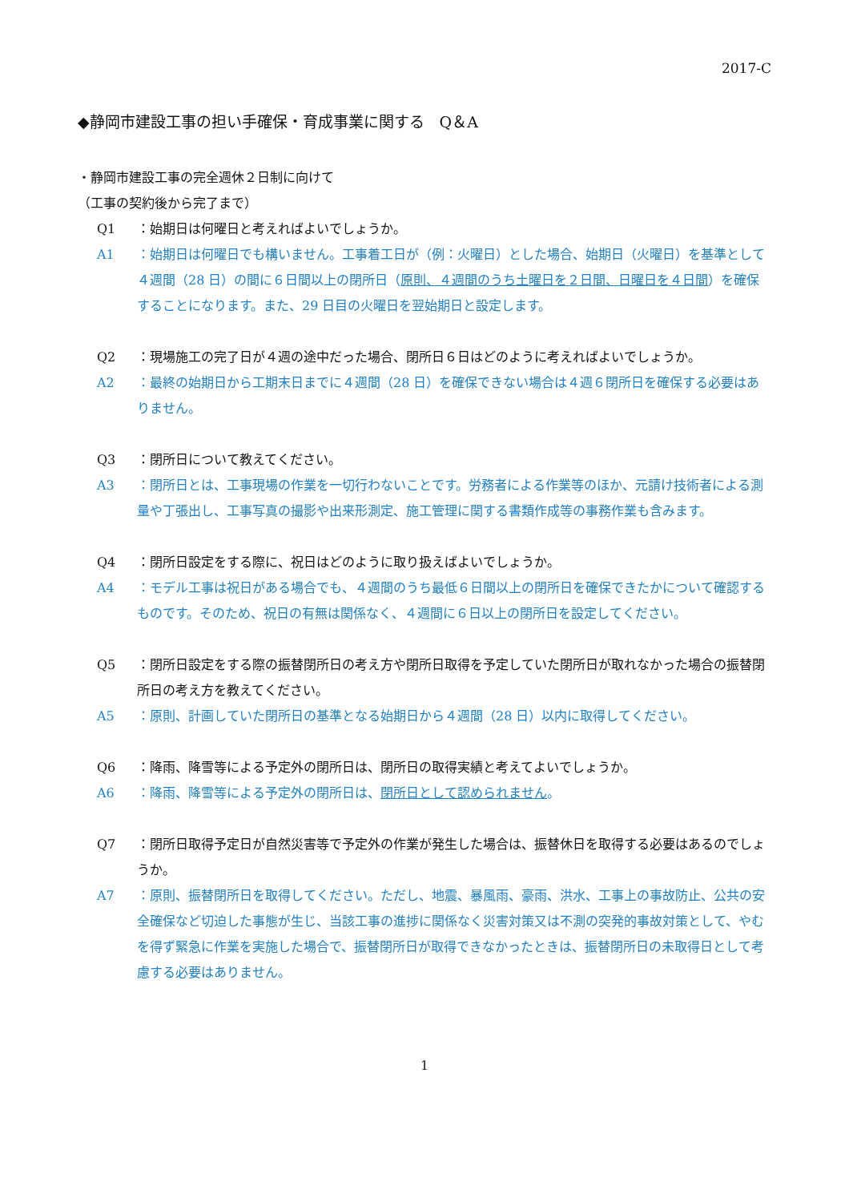2017-C
◆静岡市建設工事の担い手確保・育成事業に関する　Q＆A
・静岡市建設工事の完全週休２日制に向けて
（工事の契約後から完了まで）
Q1 ：始期日は何曜日と考えればよいでしょうか。
A1 ：始期日は何曜日でも構いません。工事着工日が（例：火曜日）とした場合、始期日（火曜日）を基準として４週間（28 日）の間に６日間以上の閉所日（原則、４週間のうち土曜日を２日間、日曜日を４日間）を確保することになります。また、29 日目の火曜日を翌始期日と設定します。
Q2 ：現場施工の完了日が４週の途中だった場合、閉所日６日はどのように考えればよいでしょうか。
A2 ：最終の始期日から工期末日までに４週間（28 日）を確保できない場合は４週６閉所日を確保する必要はありません。
Q3 ：閉所日について教えてください。
A3 ：閉所日とは、工事現場の作業を一切行わないことです。労務者による作業等のほか、元請け技術者による測量や丁張出し、工事写真の撮影や出来形測定、施工管理に関する書類作成等の事務作業も含みます。
Q4 ：閉所日設定をする際に、祝日はどのように取り扱えばよいでしょうか。
A4 ：モデル工事は祝日がある場合でも、４週間のうち最低６日間以上の閉所日を確保できたかについて確認するものです。そのため、祝日の有無は関係なく、４週間に６日以上の閉所日を設定してください。
Q5 ：閉所日設定をする際の振替閉所日の考え方や閉所日取得を予定していた閉所日が取れなかった場合の振替閉所日の考え方を教えてください。
A5 ：原則、計画していた閉所日の基準となる始期日から４週間（28 日）以内に取得してください。
Q6 ：降雨、降雪等による予定外の閉所日は、閉所日の取得実績と考えてよいでしょうか。
A6 ：降雨、降雪等による予定外の閉所日は、閉所日として認められません。
Q7 ：閉所日取得予定日が自然災害等で予定外の作業が発生した場合は、振替休日を取得する必要はあるのでしょうか。
A7 ：原則、振替閉所日を取得してください。ただし、地震、暴風雨、豪雨、洪水、工事上の事故防止、公共の安全確保など切迫した事態が生じ、当該工事の進捗に関係なく災害対策又は不測の突発的事故対策として、やむを得ず緊急に作業を実施した場合で、振替閉所日が取得できなかったときは、振替閉所日の未取得日として考慮する必要はありません。
1